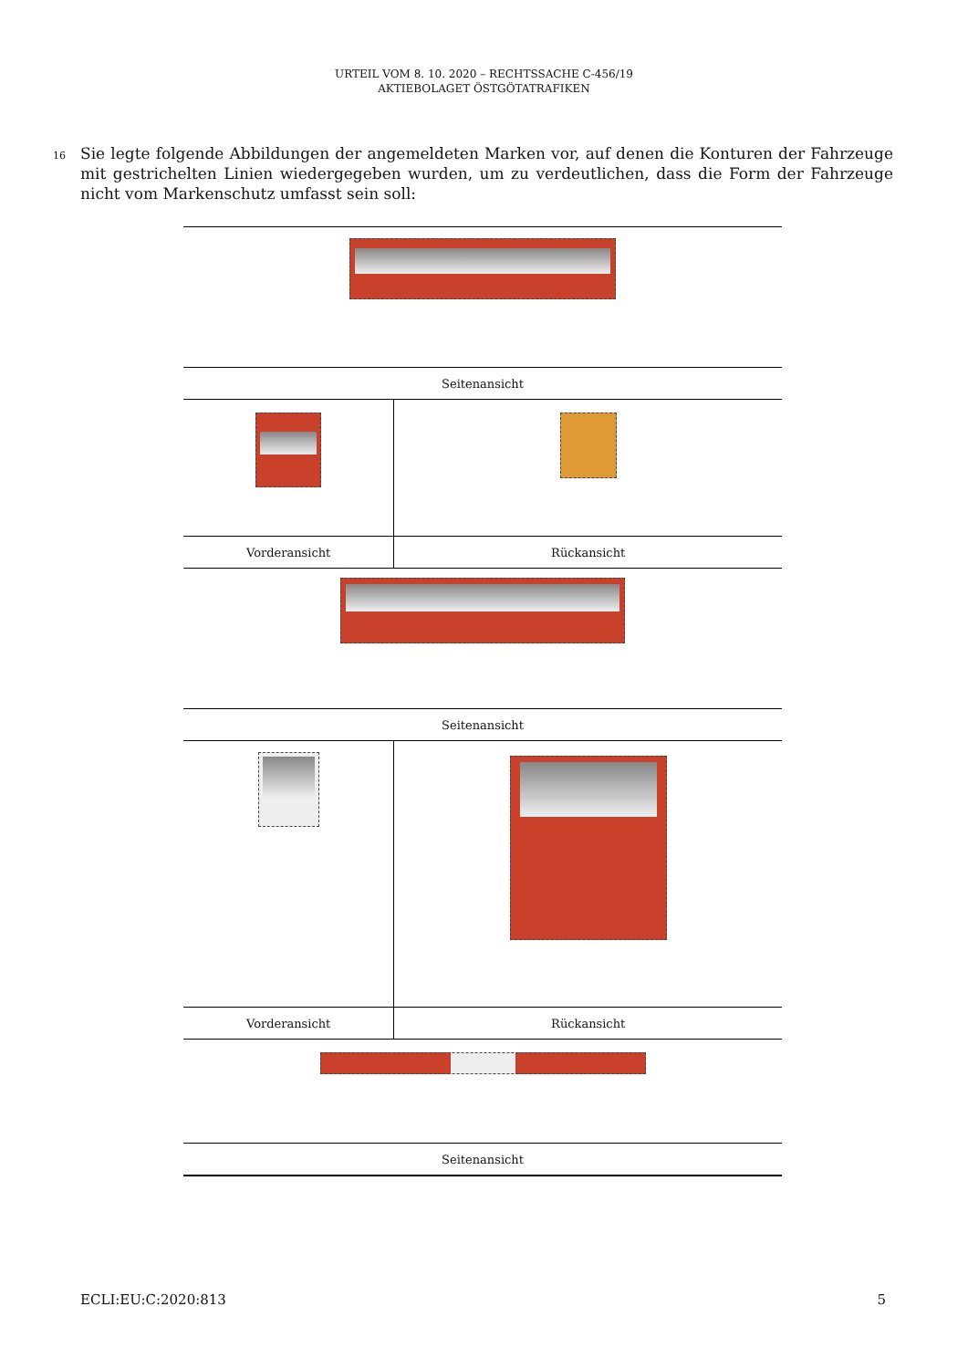URTEIL VOM 8. 10. 2020 – RECHTSSACHE C-456/19
AKTIEBOLAGET ÖSTGÖTATRAFIKEN
16
Sie legte folgende Abbildungen der angemeldeten Marken vor, auf denen die Konturen der Fahrzeuge mit gestrichelten Linien wiedergegeben wurden, um zu verdeutlichen, dass die Form der Fahrzeuge nicht vom Markenschutz umfasst sein soll:
| Seitenansicht | |
| Vorderansicht | Rückansicht |
| Seitenansicht | |
| Vorderansicht | Rückansicht |
| Seitenansicht | |
ECLI:EU:C:2020:813 5